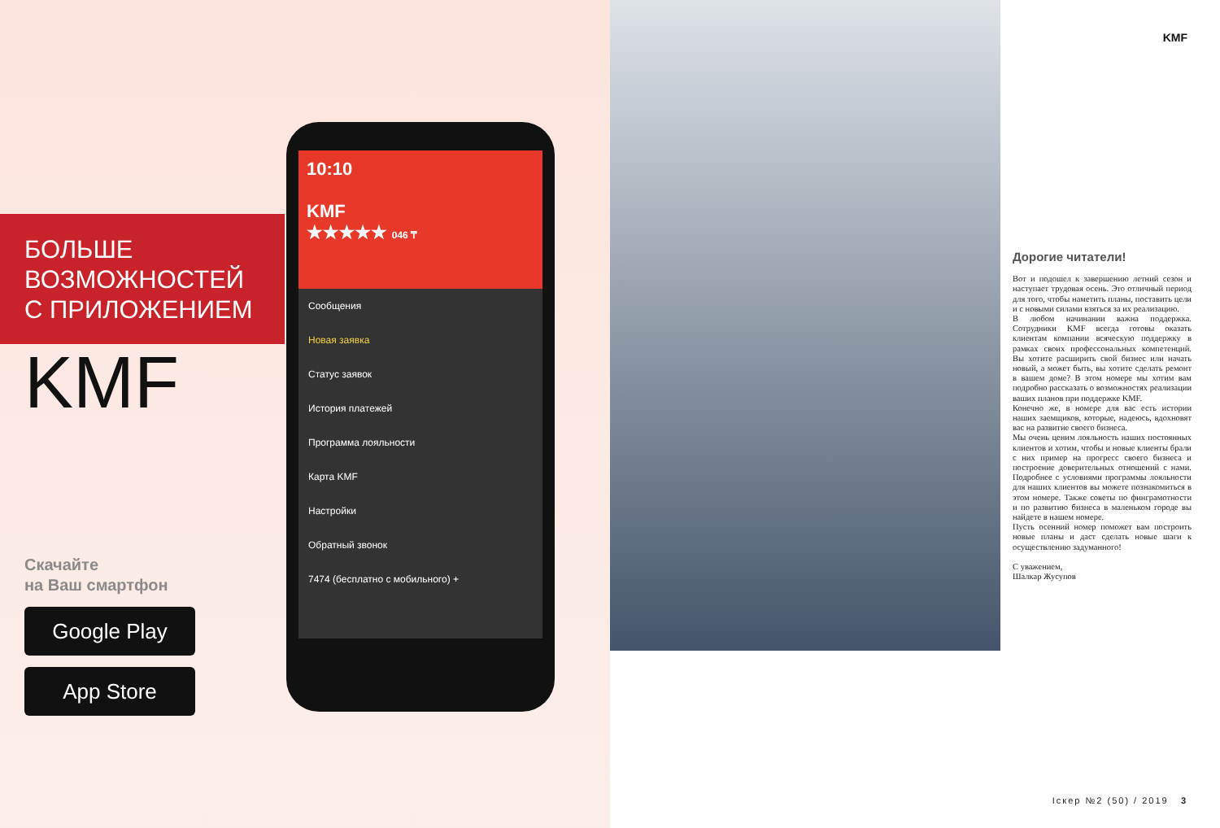БОЛЬШЕ
ВОЗМОЖНОСТЕЙ
С ПРИЛОЖЕНИЕМ
KMF
Скачайте
на Ваш смартфон
Google Play
App Store
10:10
KMF
★★★★★ 046 ₸
Сообщения
Новая заявка
Статус заявок
История платежей
Программа лояльности
Карта KMF
Настройки
Обратный звонок
7474 (бесплатно с мобильного) +
KMF
Дорогие читатели!
Вот и подошел к завершению летний сезон и наступает трудовая осень. Это отличный период для того, чтобы наметить планы, поставить цели и с новыми силами взяться за их реализацию.
В любом начинании важна поддержка. Сотрудники KMF всегда готовы оказать клиентам компании всяческую поддержку в рамках своих профессональных компетенций. Вы хотите расширить свой бизнес или начать новый, а может быть, вы хотите сделать ремонт в вашем доме? В этом номере мы хотим вам подробно рассказать о возможностях реализации ваших планов при поддержке KMF.
Конечно же, в номере для вас есть истории наших заемщиков, которые, надеюсь, вдохновят вас на развитие своего бизнеса.
Мы очень ценим лояльность наших постоянных клиентов и хотим, чтобы и новые клиенты брали с них пример на прогресс своего бизнеса и построение доверительных отношений с нами. Подробнее с условиями программы лояльности для наших клиентов вы можете познакомиться в этом номере. Также советы по финграмотности и по развитию бизнеса в маленьком городе вы найдете в нашем номере.
Пусть осенний номер поможет вам построить новые планы и даст сделать новые шаги к осуществлению задуманного!
С уважением,
Шалкар Жусупов
Іскер №2 (50) / 2019 3